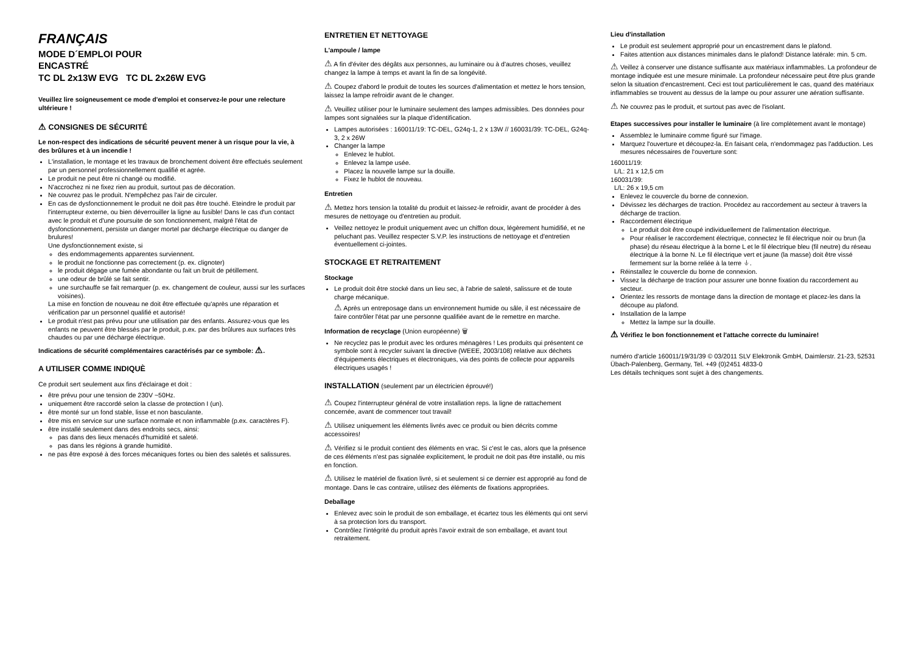FRANÇAIS
MODE D´EMPLOI POUR
ENCASTRÉ
TC DL 2x13W EVG TC DL 2x26W EVG
Veuillez lire soigneusement ce mode d'emploi et conservez-le pour une relecture ultérieure !
⚠ CONSIGNES DE SÉCURITÉ
Le non-respect des indications de sécurité peuvent mener à un risque pour la vie, à des brûlures et à un incendie !
L'installation, le montage et les travaux de bronchement doivent être effectués seulement par un personnel professionnellement qualifié et agrée.
Le produit ne peut être ni changé ou modifié.
N'accrochez ni ne fixez rien au produit, surtout pas de décoration.
Ne couvrez pas le produit. N'empêchez pas l'air de circuler.
En cas de dysfonctionnement le produit ne doit pas être touché. Eteindre le produit par l'interrupteur externe, ou bien déverrouiller la ligne au fusible! Dans le cas d'un contact avec le produit et d'une poursuite de son fonctionnement, malgré l'état de dysfonctionnement, persiste un danger mortel par décharge électrique ou danger de brulures!
Une dysfonctionnement existe, si
des endommagements apparentes surviennent.
le produit ne fonctionne pas correctement (p. ex. clignoter)
le produit dégage une fumée abondante ou fait un bruit de pétillement.
une odeur de brûlé se fait sentir.
une surchauffe se fait remarquer (p. ex. changement de couleur, aussi sur les surfaces voisines).
La mise en fonction de nouveau ne doit être effectuée qu'après une réparation et vérification par un personnel qualifié et autorisé!
Le produit n'est pas prévu pour une utilisation par des enfants. Assurez-vous que les enfants ne peuvent être blessés par le produit, p.ex. par des brûlures aux surfaces très chaudes ou par une décharge électrique.
Indications de sécurité complémentaires caractérisés par ce symbole: ⚠.
A UTILISER COMME INDIQUÈ
Ce produit sert seulement aux fins d'éclairage et doit :
être prévu pour une tension de 230V ~50Hz.
uniquement être raccordé selon la classe de protection I (un).
être monté sur un fond stable, lisse et non basculante.
être mis en service sur une surface normale et non inflammable (p.ex. caractères F).
être installé seulement dans des endroits secs, ainsi:
pas dans des lieux menacés d'humidité et saleté.
pas dans les régions à grande humidité.
ne pas être exposé à des forces mécaniques fortes ou bien des saletés et salissures.
ENTRETIEN ET NETTOYAGE
L'ampoule / lampe
⚠ A fin d'éviter des dégâts aux personnes, au luminaire ou à d'autres choses, veuillez changez la lampe à temps et avant la fin de sa longévité.
⚠ Coupez d'abord le produit de toutes les sources d'alimentation et mettez le hors tension, laissez la lampe refroidir avant de le changer.
⚠ Veuillez utiliser pour le luminaire seulement des lampes admissibles. Des données pour lampes sont signalées sur la plaque d'identification.
Lampes autorisées : 160011/19: TC-DEL, G24q-1, 2 x 13W // 160031/39: TC-DEL, G24q-3, 2 x 26W
Changer la lampe
Enlevez le hublot.
Enlevez la lampe usée.
Placez la nouvelle lampe sur la douille.
Fixez le hublot de nouveau.
Entretien
⚠ Mettez hors tension la totalité du produit et laissez-le refroidir, avant de procéder à des mesures de nettoyage ou d'entretien au produit.
Veillez nettoyez le produit uniquement avec un chiffon doux, légèrement humidifié, et ne peluchant pas. Veuillez respecter S.V.P. les instructions de nettoyage et d'entretien éventuellement ci-jointes.
STOCKAGE ET RETRAITEMENT
Stockage
Le produit doit être stocké dans un lieu sec, à l'abrie de saleté, salissure et de toute charge mécanique.
⚠ Après un entreposage dans un environnement humide ou sâle, il est nécessaire de faire contrôler l'état par une personne qualifiée avant de le remettre en marche.
Information de recyclage (Union européenne) 🗑
Ne recyclez pas le produit avec les ordures ménagères ! Les produits qui présentent ce symbole sont à recycler suivant la directive (WEEE, 2003/108) relative aux déchets d'équipements électriques et électroniques, via des points de collecte pour appareils électriques usagés !
INSTALLATION (seulement par un électricien éprouvé!)
⚠ Coupez l'interrupteur général de votre installation reps. la ligne de rattachement concernée, avant de commencer tout travail!
⚠ Utilisez uniquement les éléments livrés avec ce produit ou bien décrits comme accessoires!
⚠ Vérifiez si le produit contient des éléments en vrac. Si c'est le cas, alors que la présence de ces éléments n'est pas signalée explicitement, le produit ne doit pas être installé, ou mis en fonction.
⚠ Utilisez le matériel de fixation livré, si et seulement si ce dernier est approprié au fond de montage. Dans le cas contraire, utilisez des éléments de fixations appropriées.
Deballage
Enlevez avec soin le produit de son emballage, et écartez tous les éléments qui ont servi à sa protection lors du transport.
Contrôlez l'intégrité du produit après l'avoir extrait de son emballage, et avant tout retraitement.
Lieu d'installation
Le produit est seulement approprié pour un encastrement dans le plafond.
Faites attention aux distances minimales dans le plafond! Distance latérale: min. 5 cm.
⚠ Veillez à conserver une distance suffisante aux matériaux inflammables. La profondeur de montage indiquée est une mesure minimale. La profondeur nécessaire peut être plus grande selon la situation d'encastrement. Ceci est tout particulièrement le cas, quand des matériaux inflammables se trouvent au dessus de la lampe ou pour assurer une aération suffisante.
⚠ Ne couvrez pas le produit, et surtout pas avec de l'isolant.
Etapes successives pour installer le luminaire (à lire complètement avant le montage)
Assemblez le luminaire comme figuré sur l'image.
Marquez l'ouverture et découpez-la. En faisant cela, n'endommagez pas l'adduction. Les mesures nécessaires de l'ouverture sont:
160011/19:
L/L: 21 x 12,5 cm
160031/39:
L/L: 26 x 19,5 cm
Enlevez le couvercle du borne de connexion.
Dévissez les décharges de traction. Procédez au raccordement au secteur à travers la décharge de traction.
Raccordement électrique
Le produit doit être coupé individuellement de l'alimentation électrique.
Pour réaliser le raccordement électrique, connectez le fil électrique noir ou brun (la phase) du réseau électrique à la borne L et le fil électrique bleu (fil neutre) du réseau électrique à la borne N. Le fil électrique vert et jaune (la masse) doit être vissé fermement sur la borne reliée à la terre ⏚.
Réinstallez le couvercle du borne de connexion.
Vissez la décharge de traction pour assurer une bonne fixation du raccordement au secteur.
Orientez les ressorts de montage dans la direction de montage et placez-les dans la découpe au plafond.
Installation de la lampe
Mettez la lampe sur la douille.
⚠ Vérifiez le bon fonctionnement et l'attache correcte du luminaire!
numéro d'article 160011/19/31/39 © 03/2011 SLV Elektronik GmbH, Daimlerstr. 21-23, 52531 Übach-Palenberg, Germany, Tel. +49 (0)2451 4833-0
Les détails techniques sont sujet à des changements.